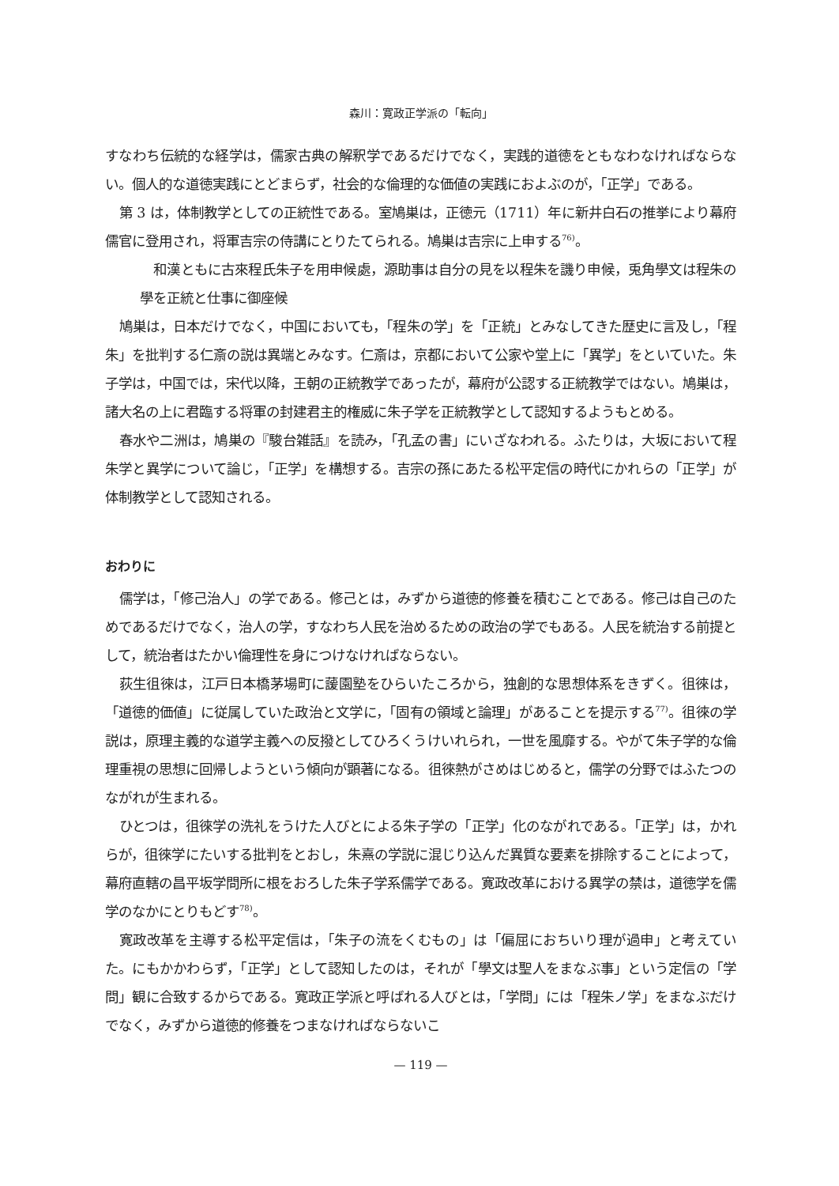森川：寛政正学派の「転向」
すなわち伝統的な経学は，儒家古典の解釈学であるだけでなく，実践的道徳をともなわなければならない。個人的な道徳実践にとどまらず，社会的な倫理的な価値の実践におよぶのが，「正学」である。
第 3 は，体制教学としての正統性である。室鳩巣は，正徳元（1711）年に新井白石の推挙により幕府儒官に登用され，将軍吉宗の侍講にとりたてられる。鳩巣は吉宗に上申する<sup>76)</sup>。
和漢ともに古來程氏朱子を用申候處，源助事は自分の見を以程朱を譏り申候，兎角學文は程朱の學を正統と仕事に御座候
鳩巣は，日本だけでなく，中国においても，「程朱の学」を「正統」とみなしてきた歴史に言及し，「程朱」を批判する仁斎の説は異端とみなす。仁斎は，京都において公家や堂上に「異学」をといていた。朱子学は，中国では，宋代以降，王朝の正統教学であったが，幕府が公認する正統教学ではない。鳩巣は，諸大名の上に君臨する将軍の封建君主的権威に朱子学を正統教学として認知するようもとめる。
春水や二洲は，鳩巣の『駿台雑話』を読み，「孔孟の書」にいざなわれる。ふたりは，大坂において程朱学と異学について論じ，「正学」を構想する。吉宗の孫にあたる松平定信の時代にかれらの「正学」が体制教学として認知される。
おわりに
儒学は，「修己治人」の学である。修己とは，みずから道徳的修養を積むことである。修己は自己のためであるだけでなく，治人の学，すなわち人民を治めるための政治の学でもある。人民を統治する前提として，統治者はたかい倫理性を身につけなければならない。
荻生徂徠は，江戸日本橋茅場町に蘐園塾をひらいたころから，独創的な思想体系をきずく。徂徠は，「道徳的価値」に従属していた政治と文学に，「固有の領域と論理」があることを提示する<sup>77)</sup>。徂徠の学説は，原理主義的な道学主義への反撥としてひろくうけいれられ，一世を風靡する。やがて朱子学的な倫理重視の思想に回帰しようという傾向が顕著になる。徂徠熱がさめはじめると，儒学の分野ではふたつのながれが生まれる。
ひとつは，徂徠学の洗礼をうけた人びとによる朱子学の「正学」化のながれである。「正学」は，かれらが，徂徠学にたいする批判をとおし，朱熹の学説に混じり込んだ異質な要素を排除することによって，幕府直轄の昌平坂学問所に根をおろした朱子学系儒学である。寛政改革における異学の禁は，道徳学を儒学のなかにとりもどす<sup>78)</sup>。
寛政改革を主導する松平定信は，「朱子の流をくむもの」は「偏屈におちいり理が過申」と考えていた。にもかかわらず，「正学」として認知したのは，それが「學文は聖人をまなぶ事」という定信の「学問」観に合致するからである。寛政正学派と呼ばれる人びとは，「学問」には「程朱ノ学」をまなぶだけでなく，みずから道徳的修養をつまなければならないこ
— 119 —